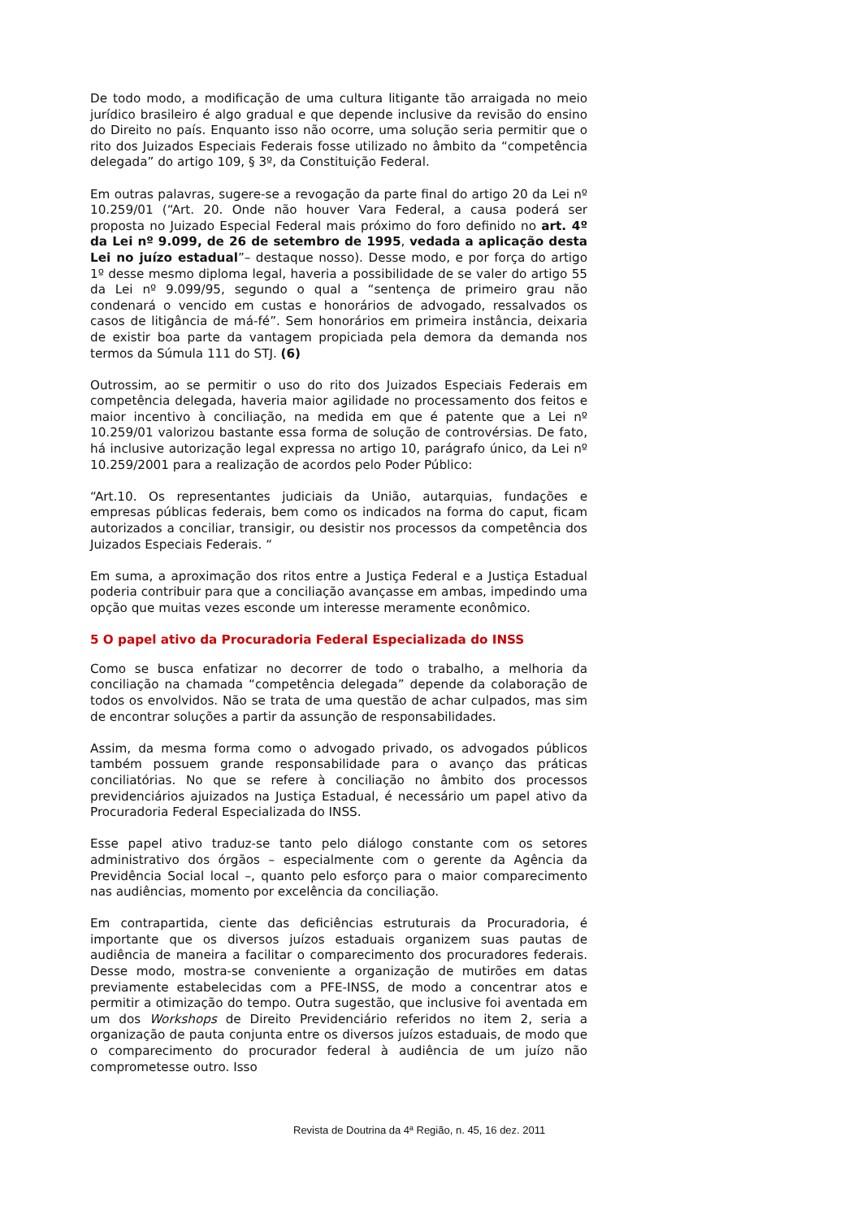De todo modo, a modificação de uma cultura litigante tão arraigada no meio jurídico brasileiro é algo gradual e que depende inclusive da revisão do ensino do Direito no país. Enquanto isso não ocorre, uma solução seria permitir que o rito dos Juizados Especiais Federais fosse utilizado no âmbito da “competência delegada” do artigo 109, § 3º, da Constituição Federal.
Em outras palavras, sugere-se a revogação da parte final do artigo 20 da Lei nº 10.259/01 (“Art. 20. Onde não houver Vara Federal, a causa poderá ser proposta no Juizado Especial Federal mais próximo do foro definido no art. 4º da Lei nº 9.099, de 26 de setembro de 1995, vedada a aplicação desta Lei no juízo estadual”– destaque nosso). Desse modo, e por força do artigo 1º desse mesmo diploma legal, haveria a possibilidade de se valer do artigo 55 da Lei nº 9.099/95, segundo o qual a “sentença de primeiro grau não condenará o vencido em custas e honorários de advogado, ressalvados os casos de litigância de má-fé”. Sem honorários em primeira instância, deixaria de existir boa parte da vantagem propiciada pela demora da demanda nos termos da Súmula 111 do STJ. (6)
Outrossim, ao se permitir o uso do rito dos Juizados Especiais Federais em competência delegada, haveria maior agilidade no processamento dos feitos e maior incentivo à conciliação, na medida em que é patente que a Lei nº 10.259/01 valorizou bastante essa forma de solução de controvérsias. De fato, há inclusive autorização legal expressa no artigo 10, parágrafo único, da Lei nº 10.259/2001 para a realização de acordos pelo Poder Público:
“Art.10. Os representantes judiciais da União, autarquias, fundações e empresas públicas federais, bem como os indicados na forma do caput, ficam autorizados a conciliar, transigir, ou desistir nos processos da competência dos Juizados Especiais Federais. “
Em suma, a aproximação dos ritos entre a Justiça Federal e a Justiça Estadual poderia contribuir para que a conciliação avançasse em ambas, impedindo uma opção que muitas vezes esconde um interesse meramente econômico.
5 O papel ativo da Procuradoria Federal Especializada do INSS
Como se busca enfatizar no decorrer de todo o trabalho, a melhoria da conciliação na chamada “competência delegada” depende da colaboração de todos os envolvidos. Não se trata de uma questão de achar culpados, mas sim de encontrar soluções a partir da assunção de responsabilidades.
Assim, da mesma forma como o advogado privado, os advogados públicos também possuem grande responsabilidade para o avanço das práticas conciliatórias. No que se refere à conciliação no âmbito dos processos previdenciários ajuizados na Justiça Estadual, é necessário um papel ativo da Procuradoria Federal Especializada do INSS.
Esse papel ativo traduz-se tanto pelo diálogo constante com os setores administrativo dos órgãos – especialmente com o gerente da Agência da Previdência Social local –, quanto pelo esforço para o maior comparecimento nas audiências, momento por excelência da conciliação.
Em contrapartida, ciente das deficiências estruturais da Procuradoria, é importante que os diversos juízos estaduais organizem suas pautas de audiência de maneira a facilitar o comparecimento dos procuradores federais. Desse modo, mostra-se conveniente a organização de mutirões em datas previamente estabelecidas com a PFE-INSS, de modo a concentrar atos e permitir a otimização do tempo. Outra sugestão, que inclusive foi aventada em um dos Workshops de Direito Previdenciário referidos no item 2, seria a organização de pauta conjunta entre os diversos juízos estaduais, de modo que o comparecimento do procurador federal à audiência de um juízo não comprometesse outro. Isso
Revista de Doutrina da 4ª Região, n. 45, 16 dez. 2011